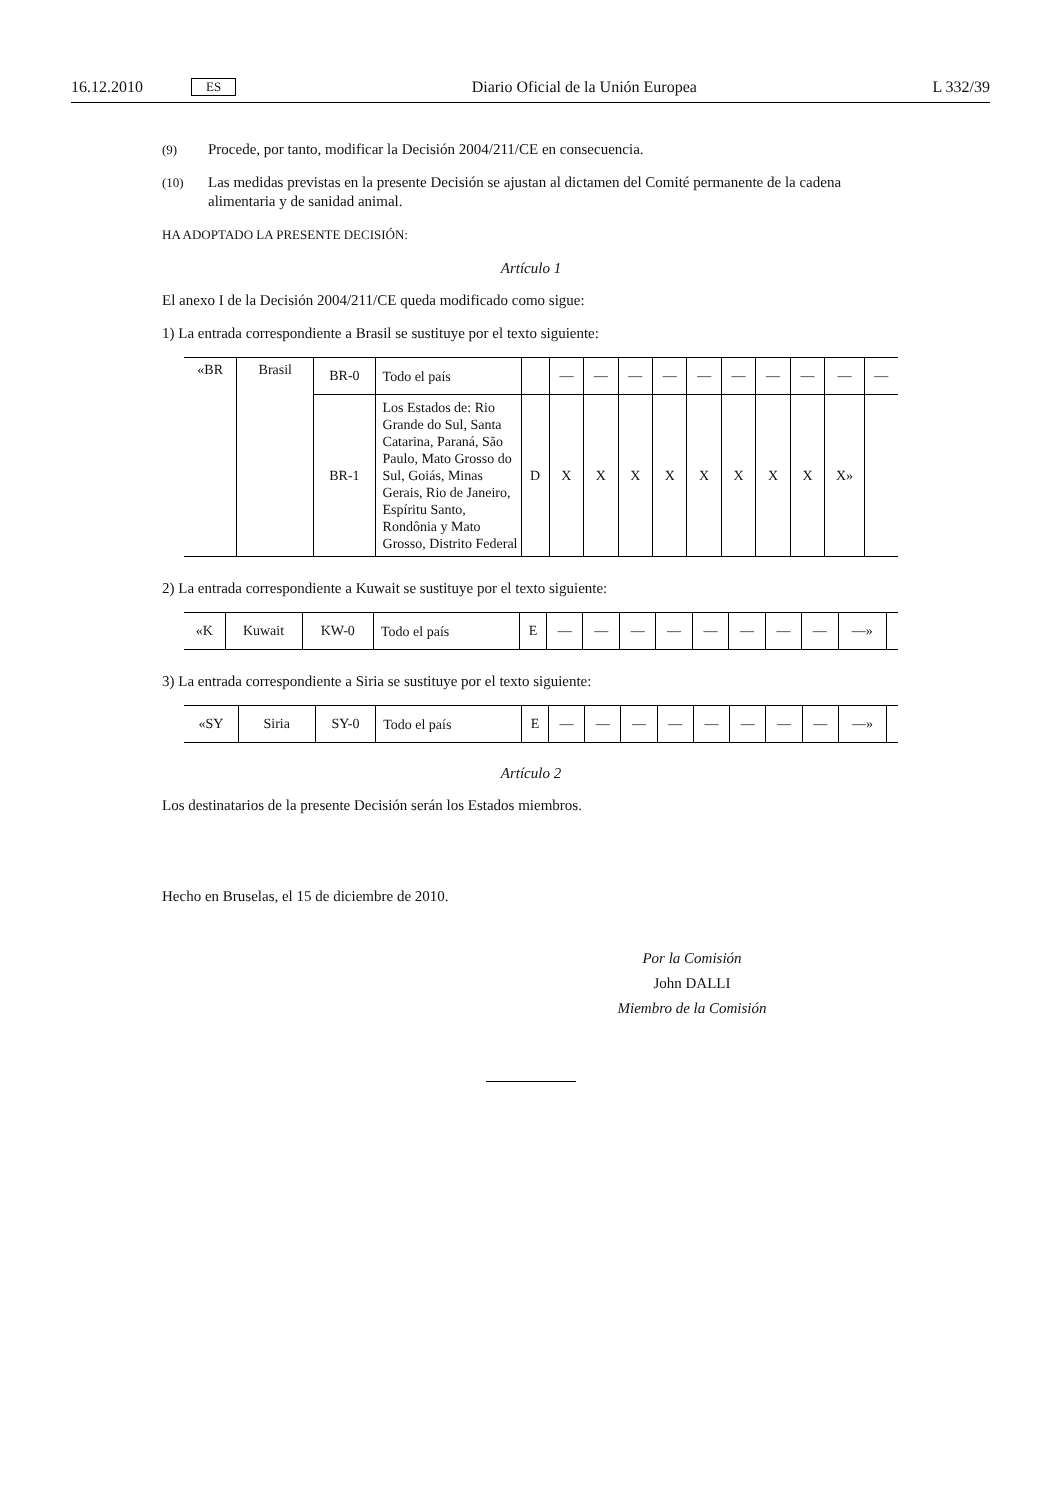16.12.2010 ES Diario Oficial de la Unión Europea L 332/39
(9) Procede, por tanto, modificar la Decisión 2004/211/CE en consecuencia.
(10) Las medidas previstas en la presente Decisión se ajustan al dictamen del Comité permanente de la cadena alimentaria y de sanidad animal.
HA ADOPTADO LA PRESENTE DECISIÓN:
Artículo 1
El anexo I de la Decisión 2004/211/CE queda modificado como sigue:
1) La entrada correspondiente a Brasil se sustituye por el texto siguiente:
| «BR | Brasil | BR-0 | Todo el país | | — | — | — | — | — | — | — | — | — | — |
| | | BR-1 | Los Estados de: Rio Grande do Sul, Santa Catarina, Paraná, São Paulo, Mato Grosso do Sul, Goiás, Minas Gerais, Rio de Janeiro, Espíritu Santo, Rondônia y Mato Grosso, Distrito Federal | D | X | X | X | X | X | X | X | X | X» | |
2) La entrada correspondiente a Kuwait se sustituye por el texto siguiente:
| «K | Kuwait | KW-0 | Todo el país | E | — | — | — | — | — | — | — | — | —» | |
3) La entrada correspondiente a Siria se sustituye por el texto siguiente:
| «SY | Siria | SY-0 | Todo el país | E | — | — | — | — | — | — | — | — | —» | |
Artículo 2
Los destinatarios de la presente Decisión serán los Estados miembros.
Hecho en Bruselas, el 15 de diciembre de 2010.
Por la Comisión
John DALLI
Miembro de la Comisión